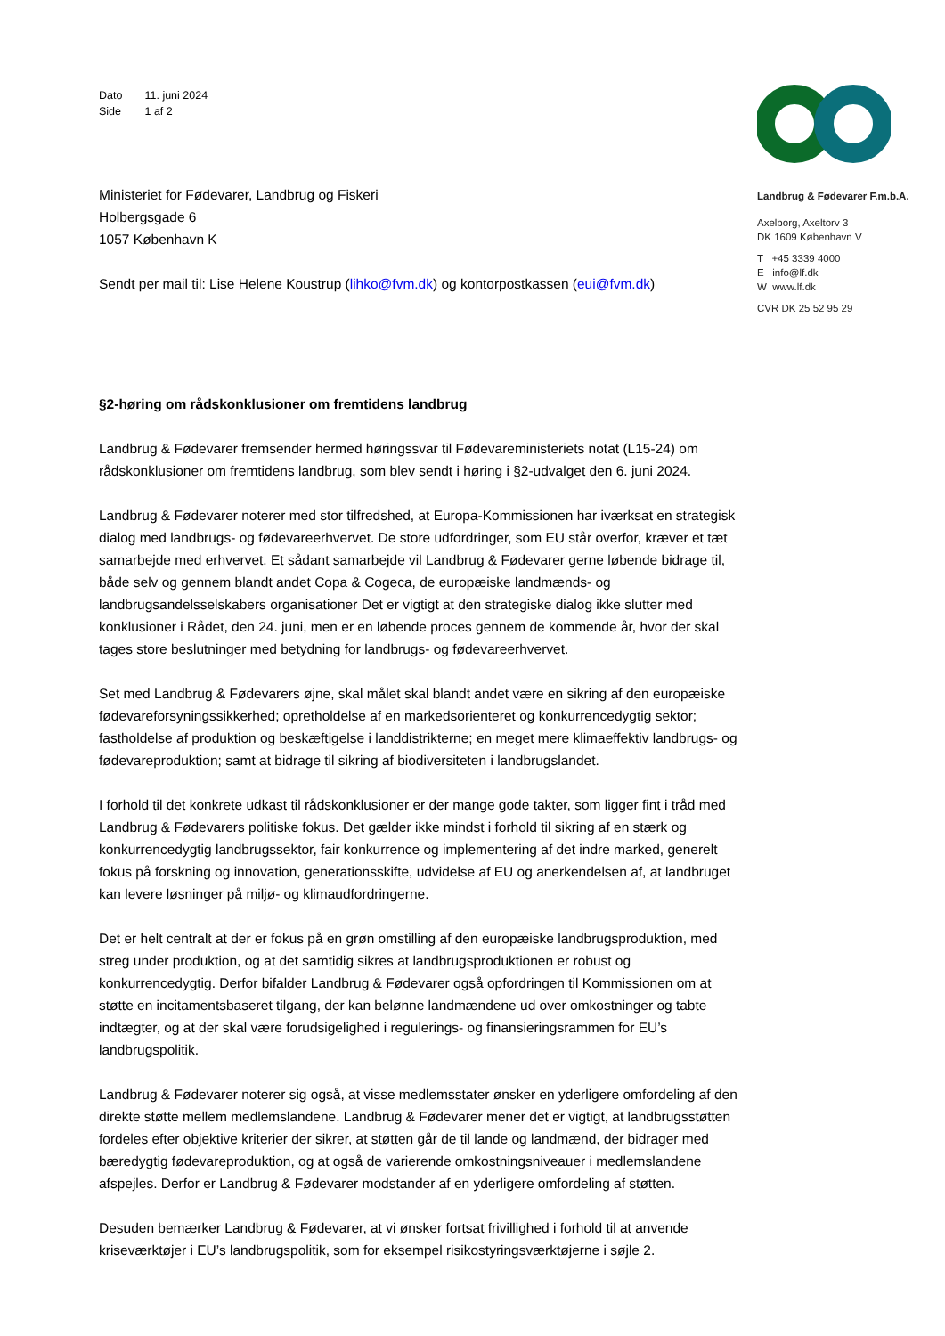Dato 11. juni 2024
Side 1 af 2
Ministeriet for Fødevarer, Landbrug og Fiskeri
Holbergsgade 6
1057 København K
Sendt per mail til: Lise Helene Koustrup (lihko@fvm.dk) og kontorpostkassen (eui@fvm.dk)
§2-høring om rådskonklusioner om fremtidens landbrug
Landbrug & Fødevarer fremsender hermed høringssvar til Fødevareministeriets notat (L15-24) om rådskonklusioner om fremtidens landbrug, som blev sendt i høring i §2-udvalget den 6. juni 2024.
Landbrug & Fødevarer noterer med stor tilfredshed, at Europa-Kommissionen har iværksat en strategisk dialog med landbrugs- og fødevareerhvervet. De store udfordringer, som EU står overfor, kræver et tæt samarbejde med erhvervet. Et sådant samarbejde vil Landbrug & Fødevarer gerne løbende bidrage til, både selv og gennem blandt andet Copa & Cogeca, de europæiske landmænds- og landbrugsandelsselskabers organisationer Det er vigtigt at den strategiske dialog ikke slutter med konklusioner i Rådet, den 24. juni, men er en løbende proces gennem de kommende år, hvor der skal tages store beslutninger med betydning for landbrugs- og fødevareerhvervet.
Set med Landbrug & Fødevarers øjne, skal målet skal blandt andet være en sikring af den europæiske fødevareforsyningssikkerhed; opretholdelse af en markedsorienteret og konkurrencedygtig sektor; fastholdelse af produktion og beskæftigelse i landdistrikterne; en meget mere klimaeffektiv landbrugs- og fødevareproduktion; samt at bidrage til sikring af biodiversiteten i landbrugslandet.
I forhold til det konkrete udkast til rådskonklusioner er der mange gode takter, som ligger fint i tråd med Landbrug & Fødevarers politiske fokus. Det gælder ikke mindst i forhold til sikring af en stærk og konkurrencedygtig landbrugssektor, fair konkurrence og implementering af det indre marked, generelt fokus på forskning og innovation, generationsskifte, udvidelse af EU og anerkendelsen af, at landbruget kan levere løsninger på miljø- og klimaudfordringerne.
Det er helt centralt at der er fokus på en grøn omstilling af den europæiske landbrugsproduktion, med streg under produktion, og at det samtidig sikres at landbrugsproduktionen er robust og konkurrencedygtig. Derfor bifalder Landbrug & Fødevarer også opfordringen til Kommissionen om at støtte en incitamentsbaseret tilgang, der kan belønne landmændene ud over omkostninger og tabte indtægter, og at der skal være forudsigelighed i regulerings- og finansieringsrammen for EU’s landbrugspolitik.
Landbrug & Fødevarer noterer sig også, at visse medlemsstater ønsker en yderligere omfordeling af den direkte støtte mellem medlemslandene. Landbrug & Fødevarer mener det er vigtigt, at landbrugsstøtten fordeles efter objektive kriterier der sikrer, at støtten går de til lande og landmænd, der bidrager med bæredygtig fødevareproduktion, og at også de varierende omkostningsniveauer i medlemslandene afspejles. Derfor er Landbrug & Fødevarer modstander af en yderligere omfordeling af støtten.
Desuden bemærker Landbrug & Fødevarer, at vi ønsker fortsat frivillighed i forhold til at anvende kriseværktøjer i EU’s landbrugspolitik, som for eksempel risikostyringsværktøjerne i søjle 2.
Landbrug & Fødevarer F.m.b.A.
Axelborg, Axeltorv 3
DK 1609 København V
T +45 3339 4000
E info@lf.dk
W www.lf.dk
CVR DK 25 52 95 29